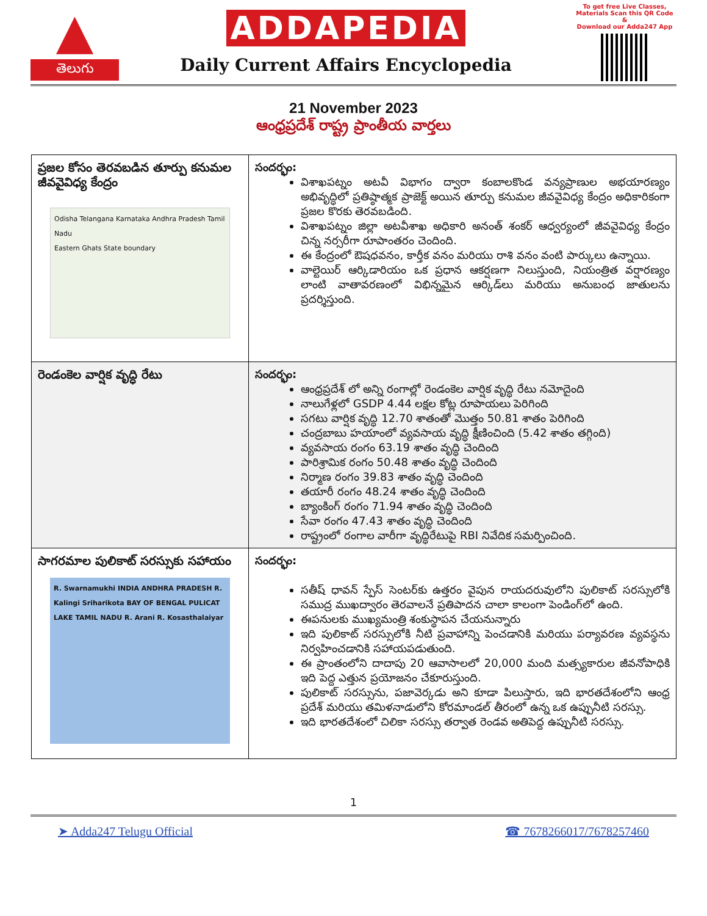▲
తెలుగు
ADDAPEDIA
Daily Current Affairs Encyclopedia
To get free Live Classes,
Materials Scan this QR Code &
Download our Adda247 App
21 November 2023
ఆంధ్రప్రదేశ్ రాష్ట్ర ప్రాంతీయ వార్తలు
| ప్రజల కోసం తెరవబడిన తూర్పు కనుమల జీవవైవిధ్య కేంద్రం Odisha Telangana Karnataka Andhra Pradesh Tamil Nadu Eastern Ghats State boundary | సందర్భం: విశాఖపట్నం అటవీ విభాగం ద్వారా కంబాలకొండ వన్యప్రాణుల అభయారణ్యం అభివృద్ధిలో ప్రతిష్ఠాత్మక ప్రాజెక్ట్ అయిన తూర్పు కనుమల జీవవైవిధ్య కేంద్రం అధికారికంగా ప్రజల కొరకు తెరవబడింది. విశాఖపట్నం జిల్లా అటవీశాఖ అధికారి అనంత్ శంకర్ ఆధ్వర్యంలో జీవవైవిధ్య కేంద్రం చిన్న నర్సరీగా రూపాంతరం చెందింది. ఈ కేంద్రంలో ఔషధవనం, కార్తీక వనం మరియు రాశి వనం వంటి పార్కులు ఉన్నాయి. వాల్టెయిర్ ఆర్కిడారియం ఒక ప్రధాన ఆకర్షణగా నిలుస్తుంది, నియంత్రిత వర్షారణ్యం లాంటి వాతావరణంలో విభిన్నమైన ఆర్కిడ్‌లు మరియు అనుబంధ జాతులను ప్రదర్శిస్తుంది. |
| రెండంకెల వార్షిక వృద్ధి రేటు | సందర్భం: ఆంధ్రప్రదేశ్ లో అన్ని రంగాల్లో రెండంకెల వార్షిక వృద్ధి రేటు నమోదైంది నాలుగేళ్లలో GSDP 4.44 లక్షల కోట్ల రూపాయలు పెరిగింది సగటు వార్షిక వృద్ధి 12.70 శాతంతో మొత్తం 50.81 శాతం పెరిగింది చంద్రబాబు హయాంలో వ్యవసాయ వృద్ధి క్షీణించింది (5.42 శాతం తగ్గింది) వ్యవసాయ రంగం 63.19 శాతం వృద్ధి చెందింది పారిశ్రామిక రంగం 50.48 శాతం వృద్ధి చెందింది నిర్మాణ రంగం 39.83 శాతం వృద్ధి చెందింది తయారీ రంగం 48.24 శాతం వృద్ధి చెందింది బ్యాంకింగ్ రంగం 71.94 శాతం వృద్ధి చెందింది సేవా రంగం 47.43 శాతం వృద్ధి చెందింది రాష్ట్రంలో రంగాల వారీగా వృద్ధిరేటుపై RBI నివేదిక సమర్పించింది. |
| సాగరమాల పులికాట్ సరస్సుకు సహాయం R. Swarnamukhi INDIA ANDHRA PRADESH R. Kalingi Sriharikota BAY OF BENGAL PULICAT LAKE TAMIL NADU R. Arani R. Kosasthalaiyar | సందర్భం: సతీష్ ధావన్ స్పేస్ సెంటర్‌కు ఉత్తరం వైపున రాయదరువులోని పులికాట్ సరస్సులోకి సముద్ర ముఖద్వారం తెరవాలనే ప్రతిపాదన చాలా కాలంగా పెండింగ్‌లో ఉంది. ఈపనులకు ముఖ్యమంత్రి శంకుస్థాపన చేయనున్నారు ఇది పులికాట్ సరస్సులోకి నీటి ప్రవాహాన్ని పెంచడానికి మరియు పర్యావరణ వ్యవస్థను నిర్వహించడానికి సహాయపడుతుంది. ఈ ప్రాంతంలోని దాదాపు 20 ఆవాసాలలో 20,000 మంది మత్స్యకారుల జీవనోపాధికి ఇది పెద్ద ఎత్తున ప్రయోజనం చేకూరుస్తుంది. పులికాట్ సరస్సును, పజావెర్కడు అని కూడా పిలుస్తారు, ఇది భారతదేశంలోని ఆంధ్ర ప్రదేశ్ మరియు తమిళనాడులోని కోరమాండల్ తీరంలో ఉన్న ఒక ఉప్పునీటి సరస్సు. ఇది భారతదేశంలో చిలికా సరస్సు తర్వాత రెండవ అతిపెద్ద ఉప్పునీటి సరస్సు. |
1
➤ Adda247 Telugu Official ☎ 7678266017/7678257460